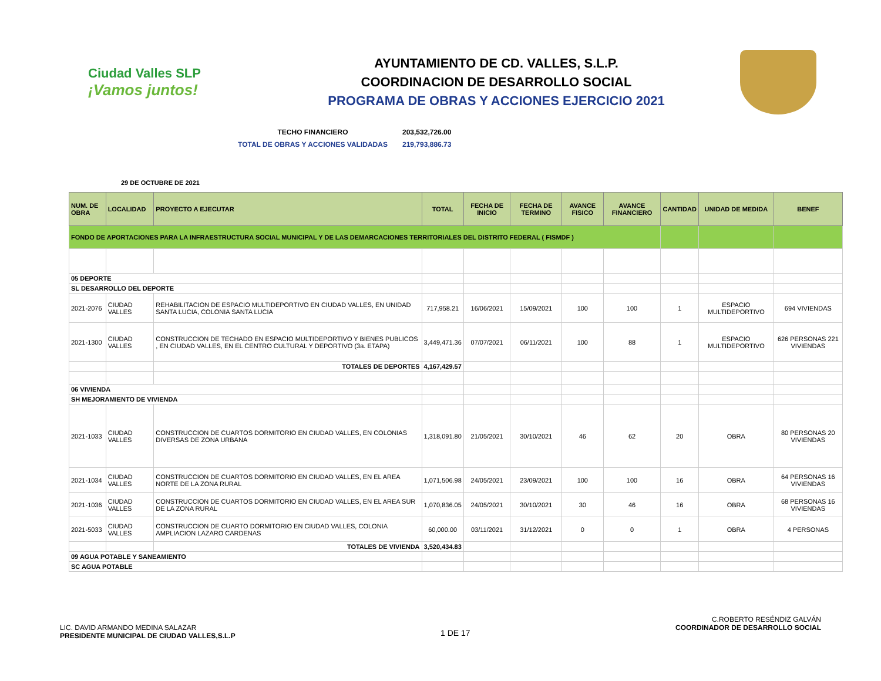Ciudad Valles SLP
¡Vamos juntos!
AYUNTAMIENTO DE CD. VALLES, S.L.P.
COORDINACION DE DESARROLLO SOCIAL
PROGRAMA DE OBRAS Y ACCIONES EJERCICIO 2021
TECHO FINANCIERO 203,532,726.00
TOTAL DE OBRAS Y ACCIONES VALIDADAS 219,793,886.73
29 DE OCTUBRE DE 2021
| NUM. DE OBRA | LOCALIDAD | PROYECTO A EJECUTAR | TOTAL | FECHA DE INICIO | FECHA DE TERMINO | AVANCE FISICO | AVANCE FINANCIERO | CANTIDAD | UNIDAD DE MEDIDA | BENEF |
| --- | --- | --- | --- | --- | --- | --- | --- | --- | --- | --- |
| FONDO DE APORTACIONES PARA LA INFRAESTRUCTURA SOCIAL MUNICIPAL Y DE LAS DEMARCACIONES TERRITORIALES DEL DISTRITO FEDERAL ( FISMDF ) | | | | | | | | | | |
| 05 DEPORTE | | | | | | | | | | |
| SL DESARROLLO DEL DEPORTE | | | | | | | | | | |
| 2021-2076 | CIUDAD VALLES | REHABILITACION DE ESPACIO MULTIDEPORTIVO EN CIUDAD VALLES, EN UNIDAD SANTA LUCIA, COLONIA SANTA LUCIA | 717,958.21 | 16/06/2021 | 15/09/2021 | 100 | 100 | 1 | ESPACIO MULTIDEPORTIVO | 694 VIVIENDAS |
| 2021-1300 | CIUDAD VALLES | CONSTRUCCION DE TECHADO EN ESPACIO MULTIDEPORTIVO Y BIENES PUBLICOS , EN CIUDAD VALLES, EN EL CENTRO CULTURAL Y DEPORTIVO (3a. ETAPA) | 3,449,471.36 | 07/07/2021 | 06/11/2021 | 100 | 88 | 1 | ESPACIO MULTIDEPORTIVO | 626 PERSONAS 221 VIVIENDAS |
| | | TOTALES DE DEPORTES | 4,167,429.57 | | | | | | | |
| 06 VIVIENDA | | | | | | | | | | |
| SH MEJORAMIENTO DE VIVIENDA | | | | | | | | | | |
| 2021-1033 | CIUDAD VALLES | CONSTRUCCION DE CUARTOS DORMITORIO EN CIUDAD VALLES, EN COLONIAS DIVERSAS DE ZONA URBANA | 1,318,091.80 | 21/05/2021 | 30/10/2021 | 46 | 62 | 20 | OBRA | 80 PERSONAS 20 VIVIENDAS |
| 2021-1034 | CIUDAD VALLES | CONSTRUCCION DE CUARTOS DORMITORIO EN CIUDAD VALLES, EN EL AREA NORTE DE LA ZONA RURAL | 1,071,506.98 | 24/05/2021 | 23/09/2021 | 100 | 100 | 16 | OBRA | 64 PERSONAS 16 VIVIENDAS |
| 2021-1036 | CIUDAD VALLES | CONSTRUCCION DE CUARTOS DORMITORIO EN CIUDAD VALLES, EN EL AREA SUR DE LA ZONA RURAL | 1,070,836.05 | 24/05/2021 | 30/10/2021 | 30 | 46 | 16 | OBRA | 68 PERSONAS 16 VIVIENDAS |
| 2021-5033 | CIUDAD VALLES | CONSTRUCCION DE CUARTO DORMITORIO EN CIUDAD VALLES, COLONIA AMPLIACION LAZARO CARDENAS | 60,000.00 | 03/11/2021 | 31/12/2021 | 0 | 0 | 1 | OBRA | 4 PERSONAS |
| | | TOTALES DE VIVIENDA | 3,520,434.83 | | | | | | | |
| 09 AGUA POTABLE Y SANEAMIENTO | | | | | | | | | | |
| SC AGUA POTABLE | | | | | | | | | | |
LIC. DAVID ARMANDO MEDINA SALAZAR
PRESIDENTE MUNICIPAL DE CIUDAD VALLES,S.L.P
1 DE 17
C.ROBERTO RESÉNDIZ GALVÁN
COORDINADOR DE DESARROLLO SOCIAL